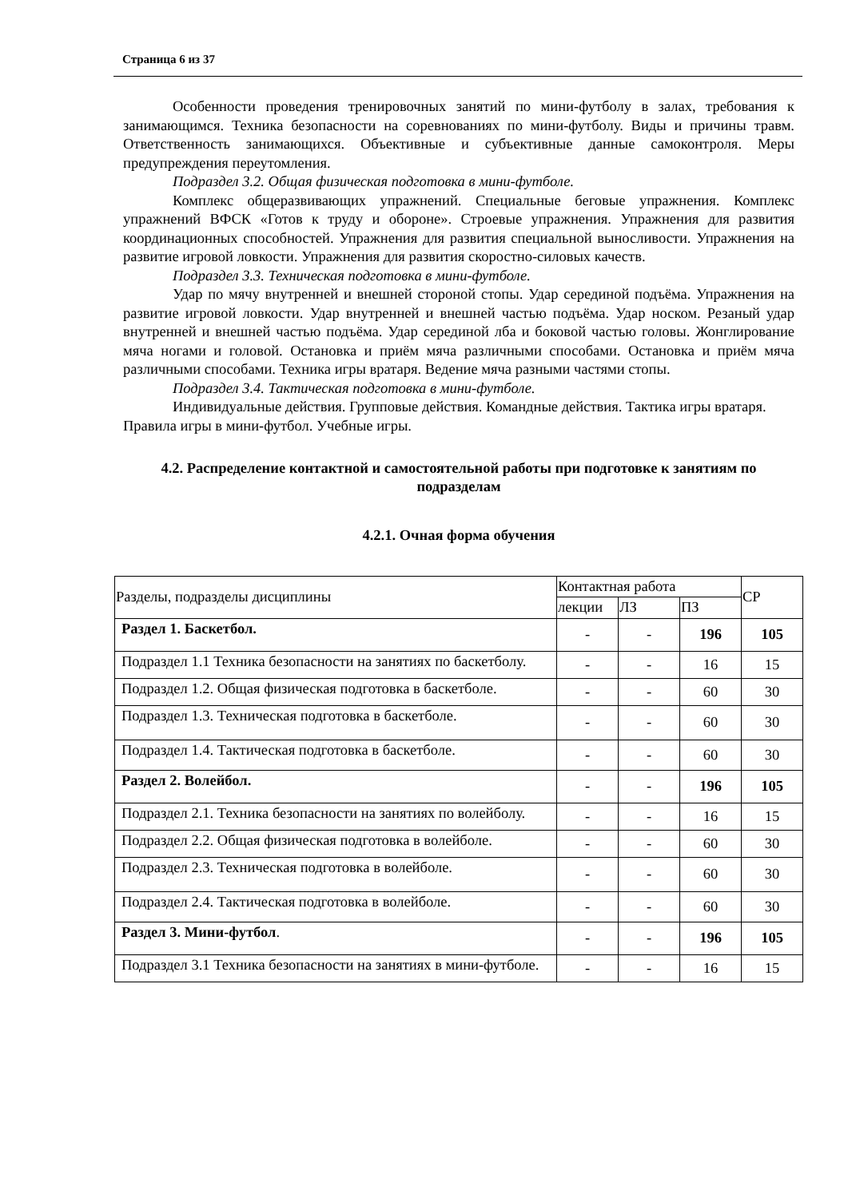Страница 6 из 37
Особенности проведения тренировочных занятий по мини-футболу в залах, требования к занимающимся. Техника безопасности на соревнованиях по мини-футболу. Виды и причины травм. Ответственность занимающихся. Объективные и субъективные данные самоконтроля. Меры предупреждения переутомления.
Подраздел 3.2. Общая физическая подготовка в мини-футболе.
Комплекс общеразвивающих упражнений. Специальные беговые упражнения. Комплекс упражнений ВФСК «Готов к труду и обороне». Строевые упражнения. Упражнения для развития координационных способностей. Упражнения для развития специальной выносливости. Упражнения на развитие игровой ловкости. Упражнения для развития скоростно-силовых качеств.
Подраздел 3.3. Техническая подготовка в мини-футболе.
Удар по мячу внутренней и внешней стороной стопы. Удар серединой подъёма. Упражнения на развитие игровой ловкости. Удар внутренней и внешней частью подъёма. Удар носком. Резаный удар внутренней и внешней частью подъёма. Удар серединой лба и боковой частью головы. Жонглирование мяча ногами и головой. Остановка и приём мяча различными способами. Остановка и приём мяча различными способами. Техника игры вратаря. Ведение мяча разными частями стопы.
Подраздел 3.4. Тактическая подготовка в мини-футболе.
Индивидуальные действия. Групповые действия. Командные действия. Тактика игры вратаря. Правила игры в мини-футбол. Учебные игры.
4.2. Распределение контактной и самостоятельной работы при подготовке к занятиям по подразделам
4.2.1. Очная форма обучения
| Разделы, подразделы дисциплины | Контактная работа | | | СР |
| --- | --- | --- | --- | --- |
| | лекции | ЛЗ | ПЗ | |
| Раздел 1. Баскетбол. | - | - | 196 | 105 |
| Подраздел 1.1 Техника безопасности на занятиях по баскетболу. | - | - | 16 | 15 |
| Подраздел 1.2. Общая физическая подготовка в баскетболе. | - | - | 60 | 30 |
| Подраздел 1.3. Техническая подготовка в баскетболе. | - | - | 60 | 30 |
| Подраздел 1.4. Тактическая подготовка в баскетболе. | - | - | 60 | 30 |
| Раздел 2. Волейбол. | - | - | 196 | 105 |
| Подраздел 2.1. Техника безопасности на занятиях по волейболу. | - | - | 16 | 15 |
| Подраздел 2.2. Общая физическая подготовка в волейболе. | - | - | 60 | 30 |
| Подраздел 2.3. Техническая подготовка в волейболе. | - | - | 60 | 30 |
| Подраздел 2.4. Тактическая подготовка в волейболе. | - | - | 60 | 30 |
| Раздел 3. Мини-футбол . | - | - | 196 | 105 |
| Подраздел 3.1 Техника безопасности на занятиях в мини-футболе. | - | - | 16 | 15 |